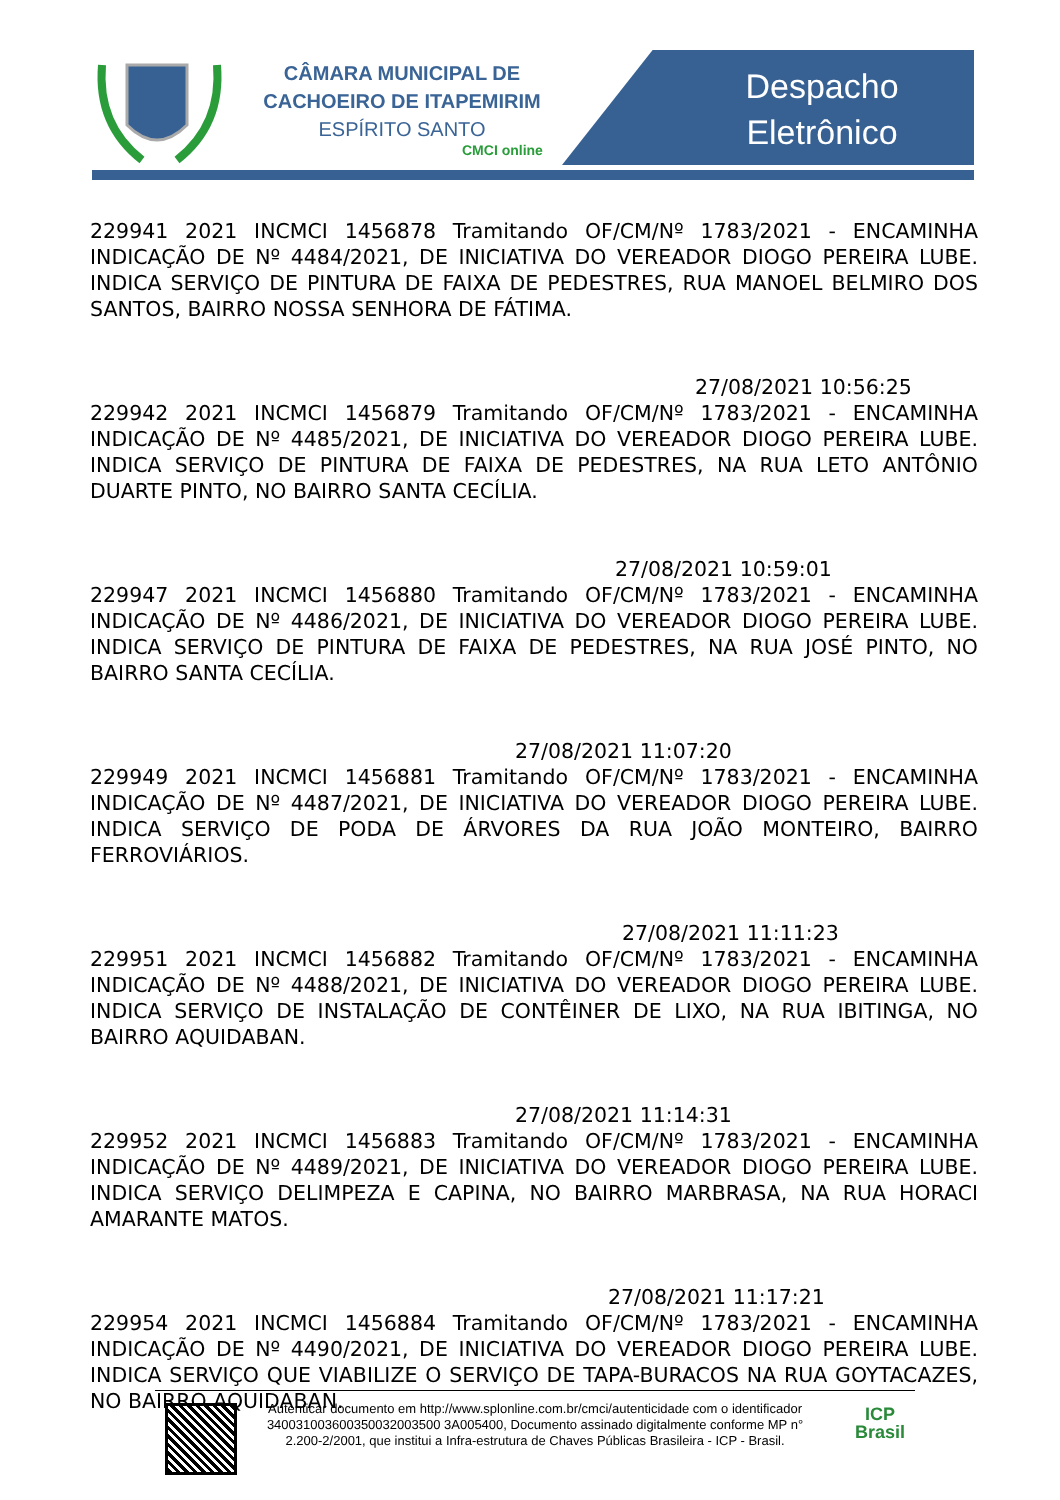CÂMARA MUNICIPAL DE
CACHOEIRO DE ITAPEMIRIM
ESPÍRITO SANTO
CMCI online
Despacho Eletrônico
229941 2021 INCMCI 1456878 Tramitando OF/CM/Nº 1783/2021 - ENCAMINHA INDICAÇÃO DE Nº 4484/2021, DE INICIATIVA DO VEREADOR DIOGO PEREIRA LUBE. INDICA SERVIÇO DE PINTURA DE FAIXA DE PEDESTRES, RUA MANOEL BELMIRO DOS SANTOS, BAIRRO NOSSA SENHORA DE FÁTIMA.
27/08/2021 10:56:25
229942 2021 INCMCI 1456879 Tramitando OF/CM/Nº 1783/2021 - ENCAMINHA INDICAÇÃO DE Nº 4485/2021, DE INICIATIVA DO VEREADOR DIOGO PEREIRA LUBE. INDICA SERVIÇO DE PINTURA DE FAIXA DE PEDESTRES, NA RUA LETO ANTÔNIO DUARTE PINTO, NO BAIRRO SANTA CECÍLIA.
27/08/2021 10:59:01
229947 2021 INCMCI 1456880 Tramitando OF/CM/Nº 1783/2021 - ENCAMINHA INDICAÇÃO DE Nº 4486/2021, DE INICIATIVA DO VEREADOR DIOGO PEREIRA LUBE. INDICA SERVIÇO DE PINTURA DE FAIXA DE PEDESTRES, NA RUA JOSÉ PINTO, NO BAIRRO SANTA CECÍLIA.
27/08/2021 11:07:20
229949 2021 INCMCI 1456881 Tramitando OF/CM/Nº 1783/2021 - ENCAMINHA INDICAÇÃO DE Nº 4487/2021, DE INICIATIVA DO VEREADOR DIOGO PEREIRA LUBE. INDICA SERVIÇO DE PODA DE ÁRVORES DA RUA JOÃO MONTEIRO, BAIRRO FERROVIÁRIOS.
27/08/2021 11:11:23
229951 2021 INCMCI 1456882 Tramitando OF/CM/Nº 1783/2021 - ENCAMINHA INDICAÇÃO DE Nº 4488/2021, DE INICIATIVA DO VEREADOR DIOGO PEREIRA LUBE. INDICA SERVIÇO DE INSTALAÇÃO DE CONTÊINER DE LIXO, NA RUA IBITINGA, NO BAIRRO AQUIDABAN.
27/08/2021 11:14:31
229952 2021 INCMCI 1456883 Tramitando OF/CM/Nº 1783/2021 - ENCAMINHA INDICAÇÃO DE Nº 4489/2021, DE INICIATIVA DO VEREADOR DIOGO PEREIRA LUBE. INDICA SERVIÇO DELIMPEZA E CAPINA, NO BAIRRO MARBRASA, NA RUA HORACI AMARANTE MATOS.
27/08/2021 11:17:21
229954 2021 INCMCI 1456884 Tramitando OF/CM/Nº 1783/2021 - ENCAMINHA INDICAÇÃO DE Nº 4490/2021, DE INICIATIVA DO VEREADOR DIOGO PEREIRA LUBE. INDICA SERVIÇO QUE VIABILIZE O SERVIÇO DE TAPA-BURACOS NA RUA GOYTACAZES, NO BAIRRO AQUIDABAN.
Autenticar documento em http://www.splonline.com.br/cmci/autenticidade com o identificador 340031003600350032003500 3A005400, Documento assinado digitalmente conforme MP n° 2.200-2/2001, que institui a Infra-estrutura de Chaves Públicas Brasileira - ICP - Brasil.
ICP
Brasil